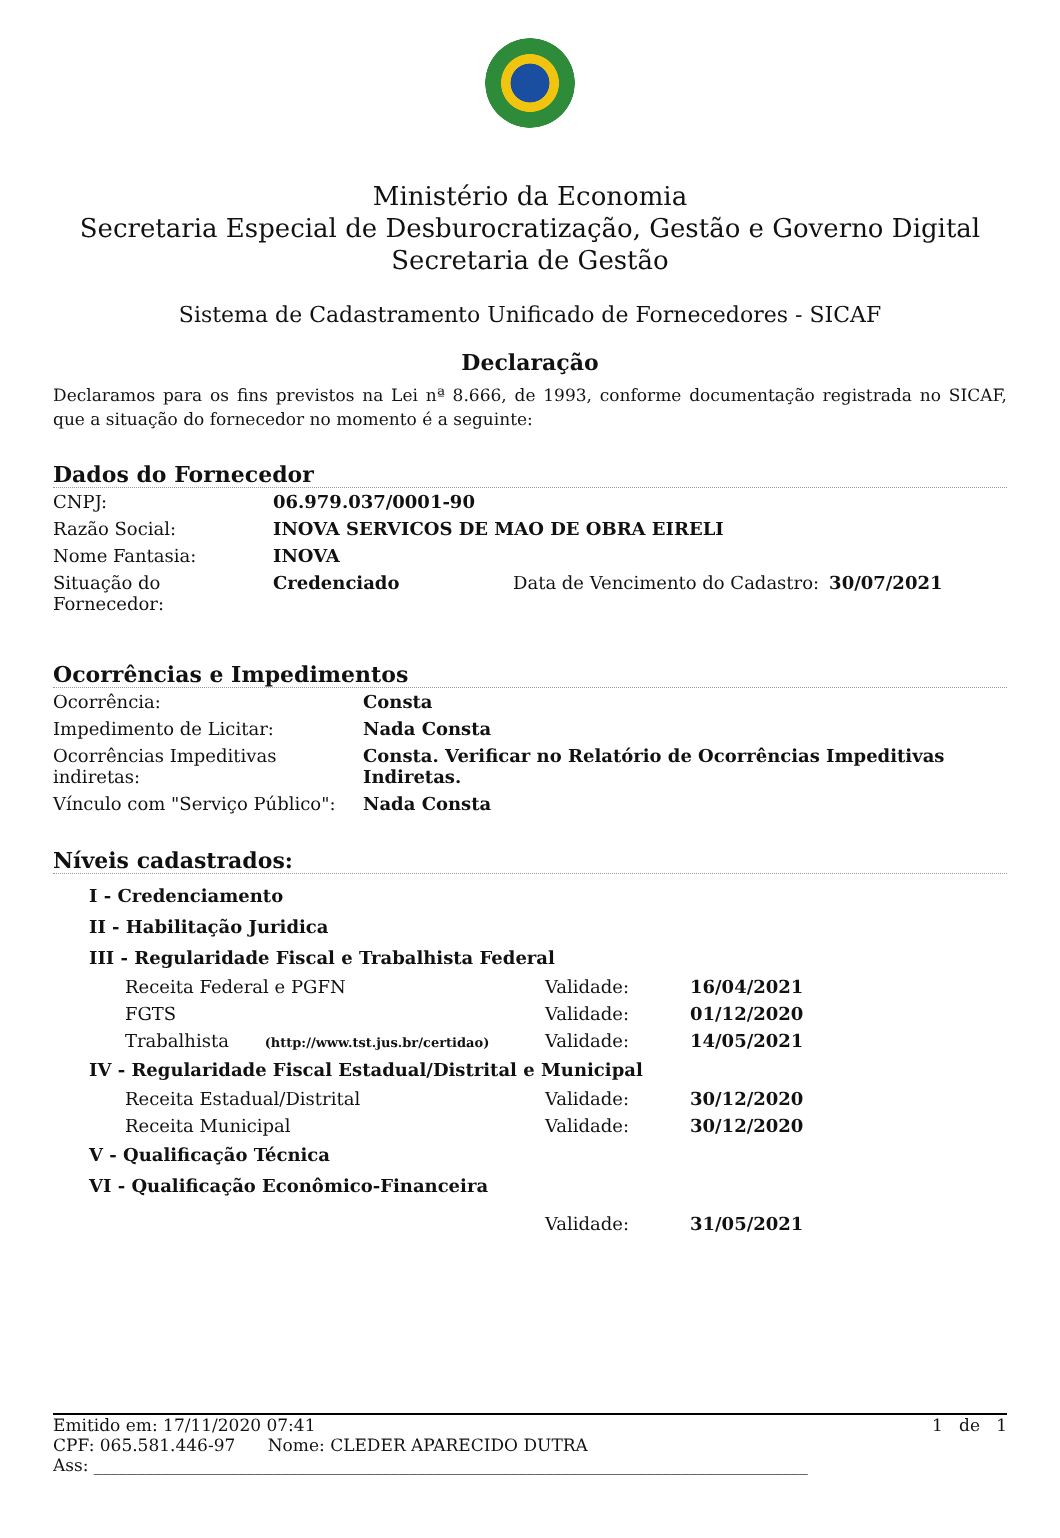Ministério da Economia
Secretaria Especial de Desburocratização, Gestão e Governo Digital
Secretaria de Gestão
Sistema de Cadastramento Unificado de Fornecedores - SICAF
Declaração
Declaramos para os fins previstos na Lei nª 8.666, de 1993, conforme documentação registrada no SICAF, que a situação do fornecedor no momento é a seguinte:
Dados do Fornecedor
| CNPJ: | 06.979.037/0001-90 | | |
| Razão Social: | INOVA SERVICOS DE MAO DE OBRA EIRELI | | |
| Nome Fantasia: | INOVA | | |
| Situação do Fornecedor: | Credenciado | Data de Vencimento do Cadastro: | 30/07/2021 |
Ocorrências e Impedimentos
| Ocorrência: | Consta |
| Impedimento de Licitar: | Nada Consta |
| Ocorrências Impeditivas indiretas: | Consta. Verificar no Relatório de Ocorrências Impeditivas Indiretas. |
| Vínculo com "Serviço Público": | Nada Consta |
Níveis cadastrados:
| I - Credenciamento | | |
| II - Habilitação Juridica | | |
| III - Regularidade Fiscal e Trabalhista Federal | | |
| Receita Federal e PGFN | Validade: | 16/04/2021 |
| FGTS | Validade: | 01/12/2020 |
| Trabalhista (http://www.tst.jus.br/certidao) | Validade: | 14/05/2021 |
| IV - Regularidade Fiscal Estadual/Distrital e Municipal | | |
| Receita Estadual/Distrital | Validade: | 30/12/2020 |
| Receita Municipal | Validade: | 30/12/2020 |
| V - Qualificação Técnica | | |
| VI - Qualificação Econômico-Financeira | | |
| | Validade: | 31/05/2021 |
Emitido em: 17/11/2020 07:41 1 de 1
CPF: 065.581.446-97 Nome: CLEDER APARECIDO DUTRA
Ass: ____________________________________________________________________________________